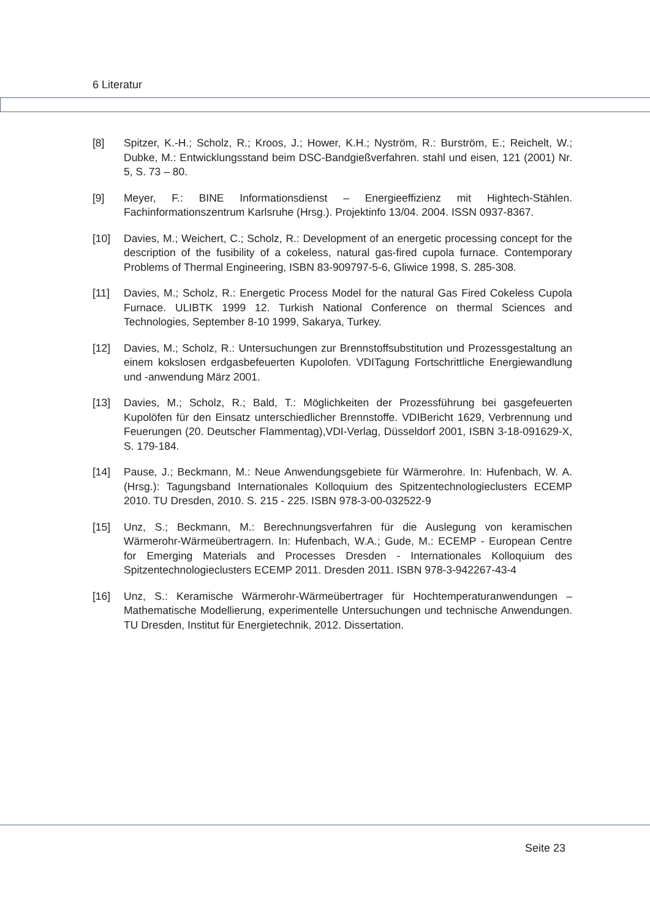6 Literatur
[8] Spitzer, K.-H.; Scholz, R.; Kroos, J.; Hower, K.H.; Nyström, R.: Burström, E.; Reichelt, W.; Dubke, M.: Entwicklungsstand beim DSC-Bandgießverfahren. stahl und eisen, 121 (2001) Nr. 5, S. 73 – 80.
[9] Meyer, F.: BINE Informationsdienst – Energieeffizienz mit Hightech-Stählen. Fachinformationszentrum Karlsruhe (Hrsg.). Projektinfo 13/04. 2004. ISSN 0937-8367.
[10] Davies, M.; Weichert, C.; Scholz, R.: Development of an energetic processing concept for the description of the fusibility of a cokeless, natural gas-fired cupola furnace. Contemporary Problems of Thermal Engineering, ISBN 83-909797-5-6, Gliwice 1998, S. 285-308.
[11] Davies, M.; Scholz, R.: Energetic Process Model for the natural Gas Fired Cokeless Cupola Furnace. ULIBTK 1999 12. Turkish National Conference on thermal Sciences and Technologies, September 8-10 1999, Sakarya, Turkey.
[12] Davies, M.; Scholz, R.: Untersuchungen zur Brennstoffsubstitution und Prozessgestaltung an einem kokslosen erdgasbefeuerten Kupolofen. VDITagung Fortschrittliche Energiewandlung und -anwendung März 2001.
[13] Davies, M.; Scholz, R.; Bald, T.: Möglichkeiten der Prozessführung bei gasgefeuerten Kupolöfen für den Einsatz unterschiedlicher Brennstoffe. VDIBericht 1629, Verbrennung und Feuerungen (20. Deutscher Flammentag),VDI-Verlag, Düsseldorf 2001, ISBN 3-18-091629-X, S. 179-184.
[14] Pause, J.; Beckmann, M.: Neue Anwendungsgebiete für Wärmerohre. In: Hufenbach, W. A. (Hrsg.): Tagungsband Internationales Kolloquium des Spitzentechnologieclusters ECEMP 2010. TU Dresden, 2010. S. 215 - 225. ISBN 978-3-00-032522-9
[15] Unz, S.; Beckmann, M.: Berechnungsverfahren für die Auslegung von keramischen Wärmerohr-Wärmeübertragern. In: Hufenbach, W.A.; Gude, M.: ECEMP - European Centre for Emerging Materials and Processes Dresden - Internationales Kolloquium des Spitzentechnologieclusters ECEMP 2011. Dresden 2011. ISBN 978-3-942267-43-4
[16] Unz, S.: Keramische Wärmerohr-Wärmeübertrager für Hochtemperaturanwendungen – Mathematische Modellierung, experimentelle Untersuchungen und technische Anwendungen. TU Dresden, Institut für Energietechnik, 2012. Dissertation.
Seite 23